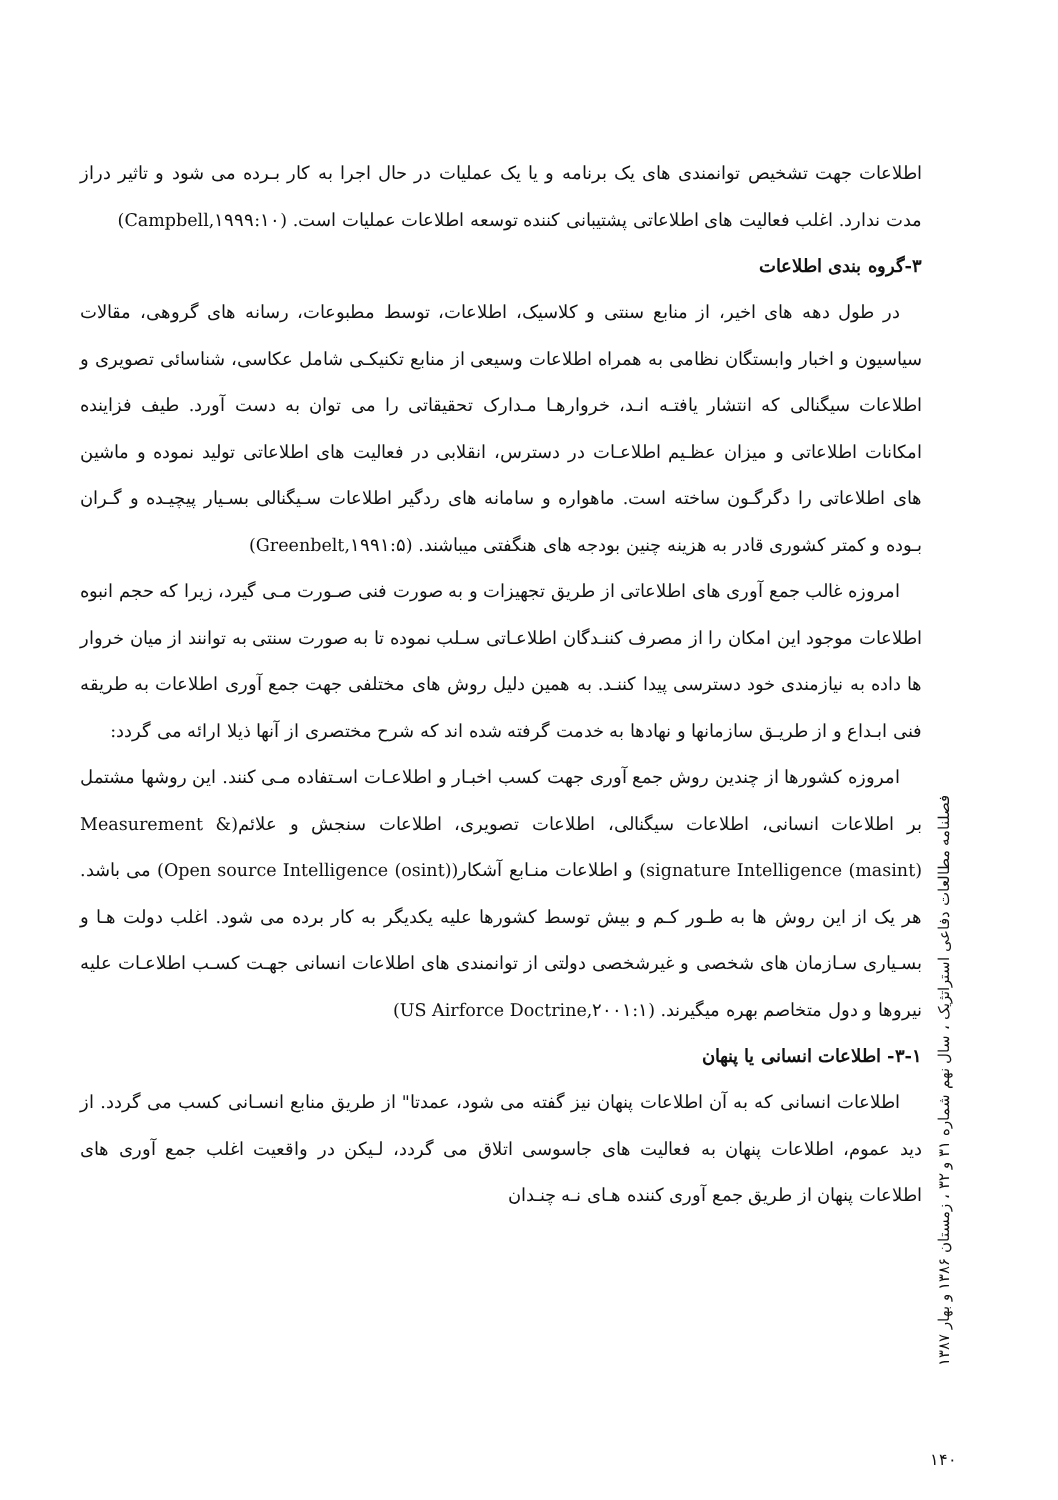اطلاعات جهت تشخیص توانمندی های یک برنامه و یا یک عملیات در حال اجرا به کار بـرده می شود و تاثیر دراز مدت ندارد. اغلب فعالیت های اطلاعاتی پشتیبانی کننده توسعه اطلاعات عملیات است. (Campbell,۱۹۹۹:۱۰)
۳-گروه بندی اطلاعات
در طول دهه های اخیر، از منابع سنتی و کلاسیک، اطلاعات، توسط مطبوعات، رسانه های گروهی، مقالات سیاسیون و اخبار وابستگان نظامی به همراه اطلاعات وسیعی از منابع تکنیکـی شامل عکاسی، شناسائی تصویری و اطلاعات سیگنالی که انتشار یافتـه انـد، خروارهـا مـدارک تحقیقاتی را می توان به دست آورد. طیف فزاینده امکانات اطلاعاتی و میزان عظـیم اطلاعـات در دسترس، انقلابی در فعالیت های اطلاعاتی تولید نموده و ماشین های اطلاعاتی را دگرگـون ساخته است. ماهواره و سامانه های ردگیر اطلاعات سـیگنالی بسـیار پیچیـده و گـران بـوده و کمتر کشوری قادر به هزینه چنین بودجه های هنگفتی میباشند. (Greenbelt,۱۹۹۱:۵)
امروزه غالب جمع آوری های اطلاعاتی از طریق تجهیزات و به صورت فنی صـورت مـی گیرد، زیرا که حجم انبوه اطلاعات موجود این امکان را از مصرف کننـدگان اطلاعـاتی سـلب نموده تا به صورت سنتی به توانند از میان خروار ها داده به نیازمندی خود دسترسی پیدا کننـد. به همین دلیل روش های مختلفی جهت جمع آوری اطلاعات به طریقه فنی ابـداع و از طریـق سازمانها و نهادها به خدمت گرفته شده اند که شرح مختصری از آنها ذیلا ارائه می گردد:
امروزه کشورها از چندین روش جمع آوری جهت کسب اخبـار و اطلاعـات اسـتفاده مـی کنند. این روشها مشتمل بر اطلاعات انسانی، اطلاعات سیگنالی، اطلاعات تصویری، اطلاعات سنجش و علائم(Measurement & signature Intelligence (masint)) و اطلاعات منـابع آشکار(Open source Intelligence (osint)) می باشد. هر یک از این روش ها به طـور کـم و بیش توسط کشورها علیه یکدیگر به کار برده می شود. اغلب دولت هـا و بسـیاری سـازمان های شخصی و غیرشخصی دولتی از توانمندی های اطلاعات انسانی جهـت کسـب اطلاعـات علیه نیروها و دول متخاصم بهره میگیرند. (US Airforce Doctrine,۲۰۰۱:۱)
۳-۱- اطلاعات انسانی یا پنهان
اطلاعات انسانی که به آن اطلاعات پنهان نیز گفته می شود، عمدتا" از طریق منابع انسـانی کسب می گردد. از دید عموم، اطلاعات پنهان به فعالیت های جاسوسی اتلاق می گردد، لـیکن در واقعیت اغلب جمع آوری های اطلاعات پنهان از طریق جمع آوری کننده هـای نـه چنـدان
فصلنامه مطالعات دفاعی استراتژیک ، سال نهم شماره ۳۱ و ۳۲ ، زمستان ۱۳۸۶ و بهار ۱۳۸۷
۱۴۰